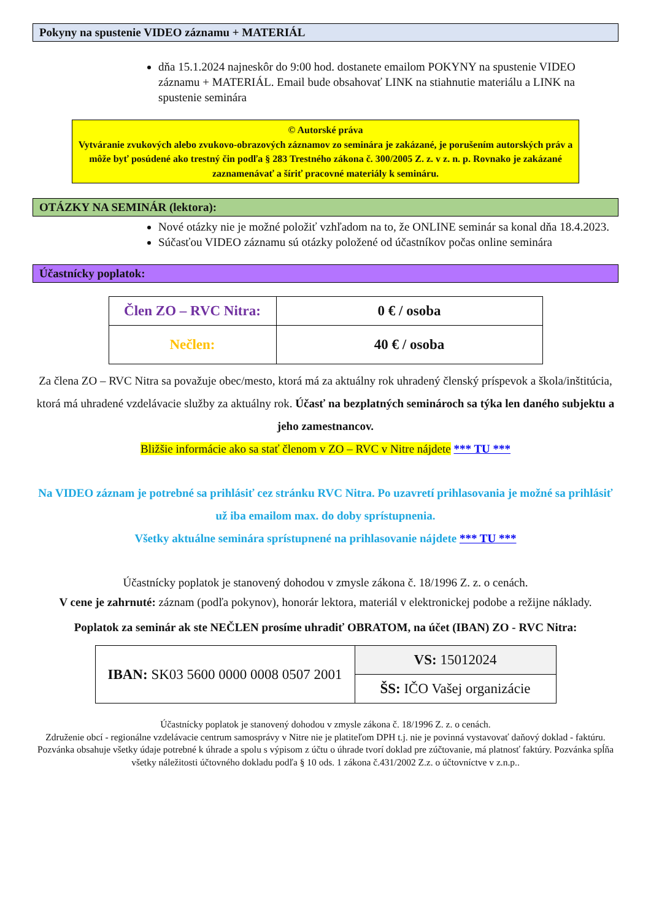Pokyny na spustenie VIDEO záznamu + MATERIÁL
dňa 15.1.2024 najneskôr do 9:00 hod. dostanete emailom POKYNY na spustenie VIDEO záznamu + MATERIÁL. Email bude obsahovať LINK na stiahnutie materiálu a LINK na spustenie seminára
© Autorské práva
Vytváranie zvukových alebo zvukovo-obrazových záznamov zo seminára je zakázané, je porušením autorských práv a môže byť posúdené ako trestný čin podľa § 283 Trestného zákona č. 300/2005 Z. z. v z. n. p. Rovnako je zakázané zaznamenávať a šíriť pracovné materiály k semináru.
OTÁZKY NA SEMINÁR (lektora):
Nové otázky nie je možné položiť vzhľadom na to, že ONLINE seminár sa konal dňa 18.4.2023.
Súčasťou VIDEO záznamu sú otázky položené od účastníkov počas online seminára
Účastnícky poplatok:
| Člen ZO – RVC Nitra: | 0 € / osoba |
| Nečlen: | 40 € / osoba |
Za člena ZO – RVC Nitra sa považuje obec/mesto, ktorá má za aktuálny rok uhradený členský príspevok a škola/inštitúcia, ktorá má uhradené vzdelávacie služby za aktuálny rok. Účasť na bezplatných seminároch sa týka len daného subjektu a jeho zamestnancov.
Bližšie informácie ako sa stať členom v ZO – RVC v Nitre nájdete *** TU ***
Na VIDEO záznam je potrebné sa prihlásiť cez stránku RVC Nitra. Po uzavretí prihlasovania je možné sa prihlásiť už iba emailom max. do doby sprístupnenia.
Všetky aktuálne seminára sprístupnené na prihlasovanie nájdete *** TU ***
Účastnícky poplatok je stanovený dohodou v zmysle zákona č. 18/1996 Z. z. o cenách.
V cene je zahrnuté: záznam (podľa pokynov), honorár lektora, materiál v elektronickej podobe a režijne náklady.
Poplatok za seminár ak ste NEČLEN prosíme uhradiť OBRATOM, na účet (IBAN) ZO - RVC Nitra:
| IBAN: SK03 5600 0000 0008 0507 2001 | VS: 15012024 |
| | ŠS: IČO Vašej organizácie |
Účastnícky poplatok je stanovený dohodou v zmysle zákona č. 18/1996 Z. z. o cenách.
Združenie obcí - regionálne vzdelávacie centrum samosprávy v Nitre nie je platiteľom DPH t.j. nie je povinná vystavovať daňový doklad - faktúru. Pozvánka obsahuje všetky údaje potrebné k úhrade a spolu s výpisom z účtu o úhrade tvorí doklad pre zúčtovanie, má platnosť faktúry. Pozvánka spĺňa všetky náležitosti účtovného dokladu podľa § 10 ods. 1 zákona č.431/2002 Z.z. o účtovníctve v z.n.p..